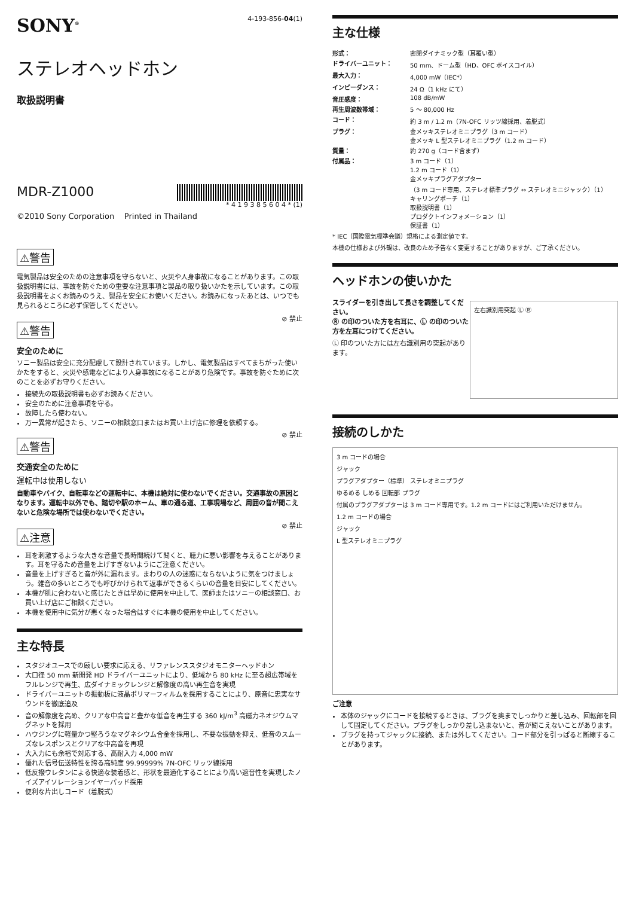SONY<sup>®</sup>
4-193-856-04(1)
ステレオヘッドホン
取扱説明書
MDR-Z1000
* 4 1 9 3 8 5 6 0 4 * (1)
©2010 Sony Corporation Printed in Thailand
⚠警告
電気製品は安全のための注意事項を守らないと、火災や人身事故になることがあります。この取扱説明書には、事故を防ぐための重要な注意事項と製品の取り扱いかたを示しています。この取扱説明書をよくお読みのうえ、製品を安全にお使いください。お読みになったあとは、いつでも見られるところに必ず保管してください。
⚠警告
⊘ 禁止
安全のために
ソニー製品は安全に充分配慮して設計されています。しかし、電気製品はすべてまちがった使いかたをすると、火災や感電などにより人身事故になることがあり危険です。事故を防ぐために次のことを必ずお守りください。
接続先の取扱説明書も必ずお読みください。
安全のために注意事項を守る。
故障したら使わない。
万一異常が起きたら、ソニーの相談窓口またはお買い上げ店に修理を依頼する。
⚠警告
⊘ 禁止
交通安全のために
運転中は使用しない
自動車やバイク、自転車などの運転中に、本機は絶対に使わないでください。交通事故の原因となります。運転中以外でも、踏切や駅のホーム、車の通る道、工事現場など、周囲の音が聞こえないと危険な場所では使わないでください。
⚠注意
⊘ 禁止
耳を刺激するような大きな音量で長時間続けて聞くと、聴力に悪い影響を与えることがあります。耳を守るため音量を上げすぎないようにご注意ください。
音量を上げすぎると音が外に漏れます。まわりの人の迷惑にならないように気をつけましょう。雑音の多いところでも呼びかけられて返事ができるくらいの音量を目安にしてください。
本機が肌に合わないと感じたときは早めに使用を中止して、医師またはソニーの相談窓口、お買い上げ店にご相談ください。
本機を使用中に気分が悪くなった場合はすぐに本機の使用を中止してください。
主な特長
スタジオユースでの厳しい要求に応える、リファレンススタジオモニターヘッドホン
大口径 50 mm 新開発 HD ドライバーユニットにより、低域から 80 kHz に至る超広帯域をフルレンジで再生、広ダイナミックレンジと解像度の高い再生音を実現
ドライバーユニットの振動板に液晶ポリマーフィルムを採用することにより、原音に忠実なサウンドを徹底追及
音の解像度を高め、クリアな中高音と豊かな低音を再生する 360 kJ/m<sup>3</sup> 高磁力ネオジウムマグネットを採用
ハウジングに軽量かつ堅ろうなマグネシウム合金を採用し、不要な振動を抑え、低音のスムーズなレスポンスとクリアな中高音を再現
大入力にも余裕で対応する、高耐入力 4,000 mW
優れた信号伝送特性を誇る高純度 99.99999% 7N-OFC リッツ線採用
低反撥ウレタンによる快適な装着感と、形状を最適化することにより高い遮音性を実現したノイズアイソレーションイヤーパッド採用
便利な片出しコード（着脱式）
主な仕様
| 形式： | 密閉ダイナミック型（耳覆い型） |
| ドライバーユニット： | 50 mm、ドーム型（HD、OFC ボイスコイル） |
| 最大入力： | 4,000 mW（IEC*） |
| インピーダンス： | 24 Ω（1 kHz にて） |
| 音圧感度： | 108 dB/mW |
| 再生周波数帯域： | 5 ～ 80,000 Hz |
| コード： | 約 3 m / 1.2 m（7N-OFC リッツ線採用、着脱式） |
| プラグ： | 金メッキステレオミニプラグ（3 m コード） 金メッキ L 型ステレオミニプラグ（1.2 m コード） |
| 質量： | 約 270 g（コード含まず） |
| 付属品： | 3 m コード（1） 1.2 m コード（1） 金メッキプラグアダプター （3 m コード専用、ステレオ標準プラグ ↔ ステレオミニジャック）（1） キャリングポーチ（1） 取扱説明書（1） プロダクトインフォメーション（1） 保証書（1） |
* IEC（国際電気標準会議）規格による測定値です。
本機の仕様および外観は、改良のため予告なく変更することがありますが、ご了承ください。
ヘッドホンの使いかた
スライダーを引き出して長さを調整してください。
Ⓡ の印のついた方を右耳に、Ⓛ の印のついた方を左耳につけてください。
Ⓛ 印のついた方には左右識別用の突起があります。
左右識別用突起 Ⓛ Ⓡ
接続のしかた
3 m コードの場合
ジャック
プラグアダプター（標準） ステレオミニプラグ
ゆるめる しめる 回転部 プラグ
付属のプラグアダプターは 3 m コード専用です。1.2 m コードにはご利用いただけません。
1.2 m コードの場合
ジャック
L 型ステレオミニプラグ
ご注意
本体のジャックにコードを接続するときは、プラグを奥までしっかりと差し込み、回転部を回して固定してください。プラグをしっかり差し込まないと、音が聞こえないことがあります。
プラグを持ってジャックに接続、または外してください。コード部分を引っぱると断線することがあります。